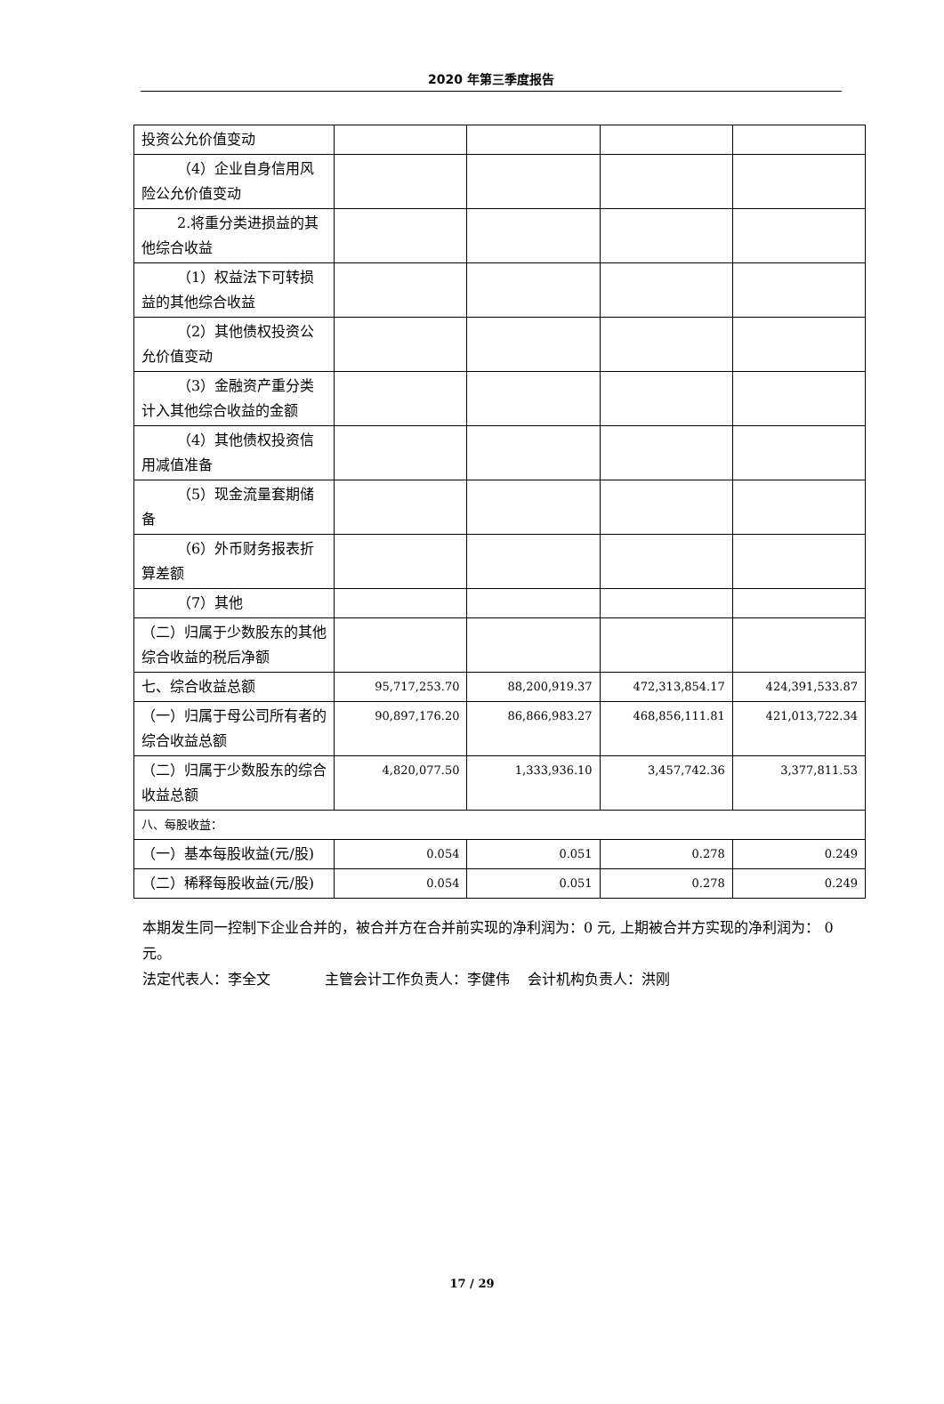2020 年第三季度报告
| 投资公允价值变动 | | | | |
| （4）企业自身信用 风险公允价值变动 | | | | |
| 2.将重分类进损益 的其他综合收益 | | | | |
| （1）权益法下可转 损益的其他综合收益 | | | | |
| （2）其他债权投资 公允价值变动 | | | | |
| （3）金融资产重分 类计入其他综合收益的金额 | | | | |
| （4）其他债权投资 信用减值准备 | | | | |
| （5）现金流量套期 储备 | | | | |
| （6）外币财务报表 折算差额 | | | | |
| （7）其他 | | | | |
| （二）归属于少数股东的其他综合收益的税后净额 | | | | |
| 七、综合收益总额 | 95,717,253.70 | 88,200,919.37 | 472,313,854.17 | 424,391,533.87 |
| （一）归属于母公司所有者的综合收益总额 | 90,897,176.20 | 86,866,983.27 | 468,856,111.81 | 421,013,722.34 |
| （二）归属于少数股东的综合收益总额 | 4,820,077.50 | 1,333,936.10 | 3,457,742.36 | 3,377,811.53 |
| 八、每股收益： | | | | |
| （一）基本每股收益(元/股) | 0.054 | 0.051 | 0.278 | 0.249 |
| （二）稀释每股收益(元/股) | 0.054 | 0.051 | 0.278 | 0.249 |
本期发生同一控制下企业合并的，被合并方在合并前实现的净利润为：0 元, 上期被合并方实现的净利润为： 0 元。
法定代表人：李全文 主管会计工作负责人：李健伟 会计机构负责人：洪刚
17 / 29